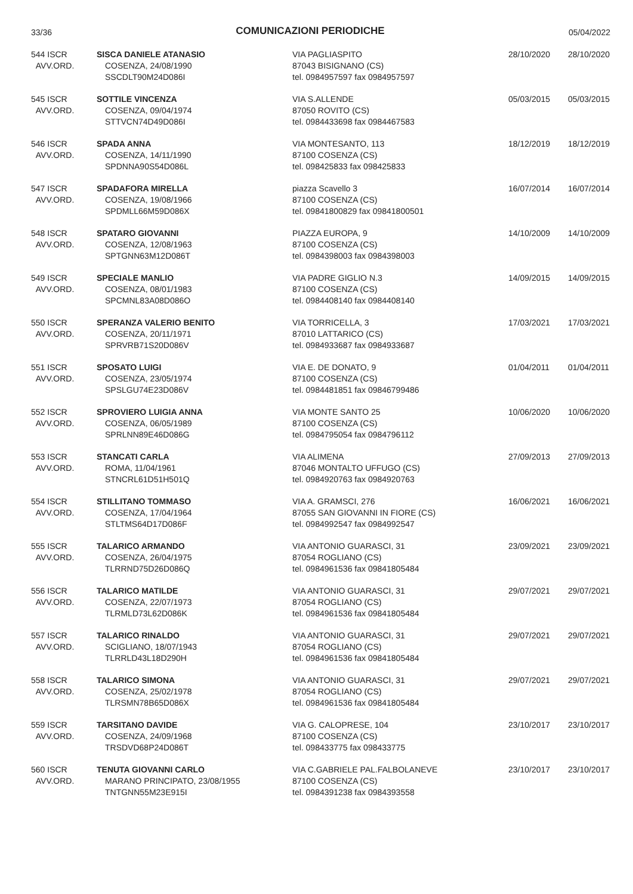33/36 COMUNICAZIONI PERIODICHE 05/04/2022
| 544 ISCR AVV.ORD. | SISCA DANIELE ATANASIO COSENZA, 24/08/1990 SSCDLT90M24D086I | VIA PAGLIASPITO 87043 BISIGNANO (CS) tel. 0984957597 fax 0984957597 | 28/10/2020 | 28/10/2020 |
| 545 ISCR AVV.ORD. | SOTTILE VINCENZA COSENZA, 09/04/1974 STTVCN74D49D086I | VIA S.ALLENDE 87050 ROVITO (CS) tel. 0984433698 fax 0984467583 | 05/03/2015 | 05/03/2015 |
| 546 ISCR AVV.ORD. | SPADA ANNA COSENZA, 14/11/1990 SPDNNA90S54D086L | VIA MONTESANTO, 113 87100 COSENZA (CS) tel. 098425833 fax 098425833 | 18/12/2019 | 18/12/2019 |
| 547 ISCR AVV.ORD. | SPADAFORA MIRELLA COSENZA, 19/08/1966 SPDMLL66M59D086X | piazza Scavello 3 87100 COSENZA (CS) tel. 09841800829 fax 09841800501 | 16/07/2014 | 16/07/2014 |
| 548 ISCR AVV.ORD. | SPATARO GIOVANNI COSENZA, 12/08/1963 SPTGNN63M12D086T | PIAZZA EUROPA, 9 87100 COSENZA (CS) tel. 0984398003 fax 0984398003 | 14/10/2009 | 14/10/2009 |
| 549 ISCR AVV.ORD. | SPECIALE MANLIO COSENZA, 08/01/1983 SPCMNL83A08D086O | VIA PADRE GIGLIO N.3 87100 COSENZA (CS) tel. 0984408140 fax 0984408140 | 14/09/2015 | 14/09/2015 |
| 550 ISCR AVV.ORD. | SPERANZA VALERIO BENITO COSENZA, 20/11/1971 SPRVRB71S20D086V | VIA TORRICELLA, 3 87010 LATTARICO (CS) tel. 0984933687 fax 0984933687 | 17/03/2021 | 17/03/2021 |
| 551 ISCR AVV.ORD. | SPOSATO LUIGI COSENZA, 23/05/1974 SPSLGU74E23D086V | VIA E. DE DONATO, 9 87100 COSENZA (CS) tel. 0984481851 fax 09846799486 | 01/04/2011 | 01/04/2011 |
| 552 ISCR AVV.ORD. | SPROVIERO LUIGIA ANNA COSENZA, 06/05/1989 SPRLNN89E46D086G | VIA MONTE SANTO 25 87100 COSENZA (CS) tel. 0984795054 fax 0984796112 | 10/06/2020 | 10/06/2020 |
| 553 ISCR AVV.ORD. | STANCATI CARLA ROMA, 11/04/1961 STNCRL61D51H501Q | VIA ALIMENA 87046 MONTALTO UFFUGO (CS) tel. 0984920763 fax 0984920763 | 27/09/2013 | 27/09/2013 |
| 554 ISCR AVV.ORD. | STILLITANO TOMMASO COSENZA, 17/04/1964 STLTMS64D17D086F | VIA A. GRAMSCI, 276 87055 SAN GIOVANNI IN FIORE (CS) tel. 0984992547 fax 0984992547 | 16/06/2021 | 16/06/2021 |
| 555 ISCR AVV.ORD. | TALARICO ARMANDO COSENZA, 26/04/1975 TLRRND75D26D086Q | VIA ANTONIO GUARASCI, 31 87054 ROGLIANO (CS) tel. 0984961536 fax 09841805484 | 23/09/2021 | 23/09/2021 |
| 556 ISCR AVV.ORD. | TALARICO MATILDE COSENZA, 22/07/1973 TLRMLD73L62D086K | VIA ANTONIO GUARASCI, 31 87054 ROGLIANO (CS) tel. 0984961536 fax 09841805484 | 29/07/2021 | 29/07/2021 |
| 557 ISCR AVV.ORD. | TALARICO RINALDO SCIGLIANO, 18/07/1943 TLRRLD43L18D290H | VIA ANTONIO GUARASCI, 31 87054 ROGLIANO (CS) tel. 0984961536 fax 09841805484 | 29/07/2021 | 29/07/2021 |
| 558 ISCR AVV.ORD. | TALARICO SIMONA COSENZA, 25/02/1978 TLRSMN78B65D086X | VIA ANTONIO GUARASCI, 31 87054 ROGLIANO (CS) tel. 0984961536 fax 09841805484 | 29/07/2021 | 29/07/2021 |
| 559 ISCR AVV.ORD. | TARSITANO DAVIDE COSENZA, 24/09/1968 TRSDVD68P24D086T | VIA G. CALOPRESE, 104 87100 COSENZA (CS) tel. 098433775 fax 098433775 | 23/10/2017 | 23/10/2017 |
| 560 ISCR AVV.ORD. | TENUTA GIOVANNI CARLO MARANO PRINCIPATO, 23/08/1955 TNTGNN55M23E915I | VIA C.GABRIELE PAL.FALBOLANEVE 87100 COSENZA (CS) tel. 0984391238 fax 0984393558 | 23/10/2017 | 23/10/2017 |